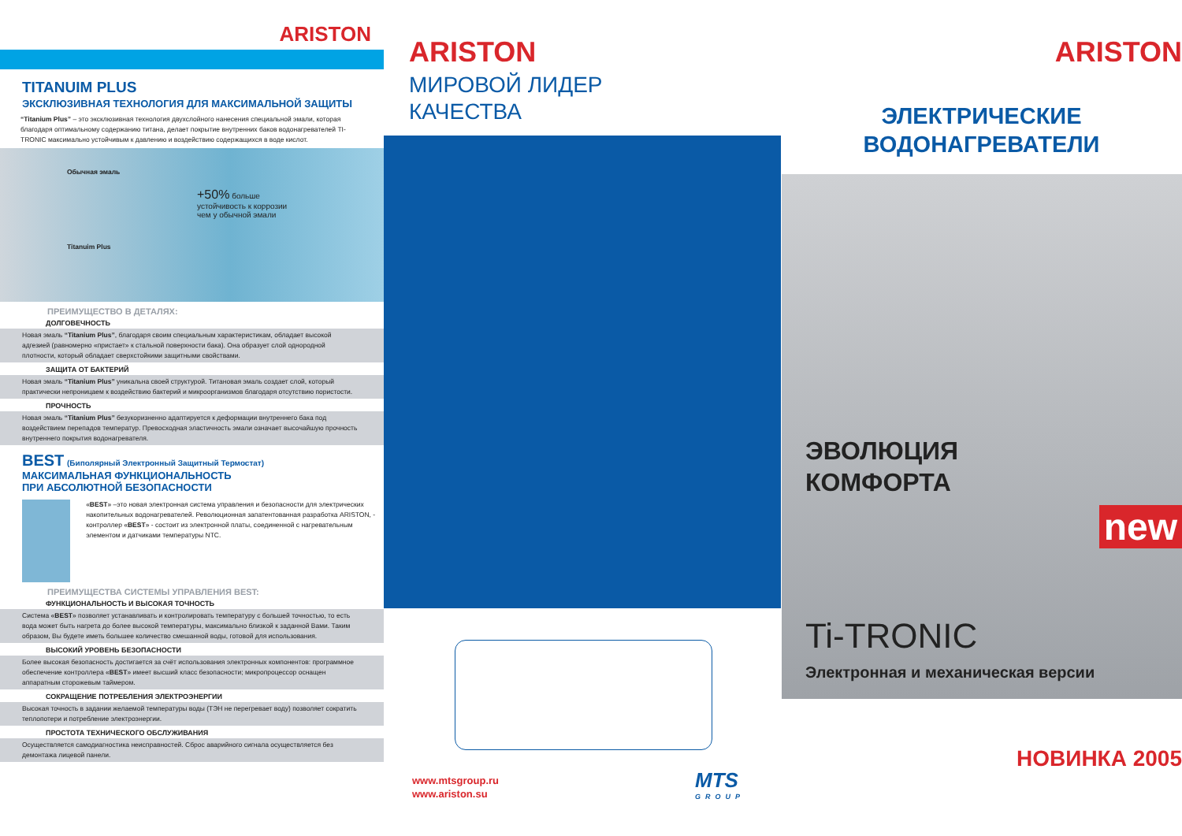ARISTON
TITANUIM PLUS
ЭКСКЛЮЗИВНАЯ ТЕХНОЛОГИЯ ДЛЯ МАКСИМАЛЬНОЙ ЗАЩИТЫ
“Titanium Plus” – это эксклюзивная технология двухслойного нанесения специальной эмали, которая благодаря оптимальному содержанию титана, делает покрытие внутренних баков водонагревателей TI-TRONIC максимально устойчивым к давлению и воздействию содержащихся в воде кислот.
Обычная эмаль
Titanuim Plus
+50% больше
устойчивость к коррозии
чем у обычной эмали
ПРЕИМУЩЕСТВО В ДЕТАЛЯХ:
ДОЛГОВЕЧНОСТЬ
Новая эмаль “Titanium Plus”, благодаря своим специальным характеристикам, обладает высокой адгезией (равномерно «пристает» к стальной поверхности бака). Она образует слой однородной плотности, который обладает сверхстойкими защитными свойствами.
ЗАЩИТА ОТ БАКТЕРИЙ
Новая эмаль “Titanium Plus” уникальна своей структурой. Титановая эмаль создает слой, который практически непроницаем к воздействию бактерий и микроорганизмов благодаря отсутствию пористости.
ПРОЧНОСТЬ
Новая эмаль “Titanium Plus” безукоризненно адаптируется к деформации внутреннего бака под воздействием перепадов температур. Превосходная эластичность эмали означает высочайшую прочность внутреннего покрытия водонагревателя.
BEST (Биполярный Электронный Защитный Термостат)
МАКСИМАЛЬНАЯ ФУНКЦИОНАЛЬНОСТЬ
ПРИ АБСОЛЮТНОЙ БЕЗОПАСНОСТИ
«BEST» –это новая электронная система управления и безопасности для электрических накопительных водонагревателей. Революционная запатентованная разработка ARISTON, - контроллер «BEST» - состоит из электронной платы, соединенной с нагревательным элементом и датчиками температуры NTC.
ПРЕИМУЩЕСТВА СИСТЕМЫ УПРАВЛЕНИЯ BEST:
ФУНКЦИОНАЛЬНОСТЬ И ВЫСОКАЯ ТОЧНОСТЬ
Система «BEST» позволяет устанавливать и контролировать температуру с большей точностью, то есть вода может быть нагрета до более высокой температуры, максимально близкой к заданной Вами. Таким образом, Вы будете иметь большее количество смешанной воды, готовой для использования.
ВЫСОКИЙ УРОВЕНЬ БЕЗОПАСНОСТИ
Более высокая безопасность достигается за счёт использования электронных компонентов: программное обеспечение контроллера «BEST» имеет высший класс безопасности; микропроцессор оснащен аппаратным сторожевым таймером.
СОКРАЩЕНИЕ ПОТРЕБЛЕНИЯ ЭЛЕКТРОЭНЕРГИИ
Высокая точность в задании желаемой температуры воды (ТЭН не перегревает воду) позволяет сократить теплопотери и потребление электроэнергии.
ПРОСТОТА ТЕХНИЧЕСКОГО ОБСЛУЖИВАНИЯ
Осуществляется самодиагностика неисправностей. Сброс аварийного сигнала осуществляется без демонтажа лицевой панели.
ARISTON
МИРОВОЙ ЛИДЕР
КАЧЕСТВА
www.mtsgroup.ru
www.ariston.su
MTS
GROUP
ARISTON
ЭЛЕКТРИЧЕСКИЕ
ВОДОНАГРЕВАТЕЛИ
ЭВОЛЮЦИЯ
КОМФОРТА
new
Ti-TRONIC
Электронная и механическая версии
НОВИНКА 2005